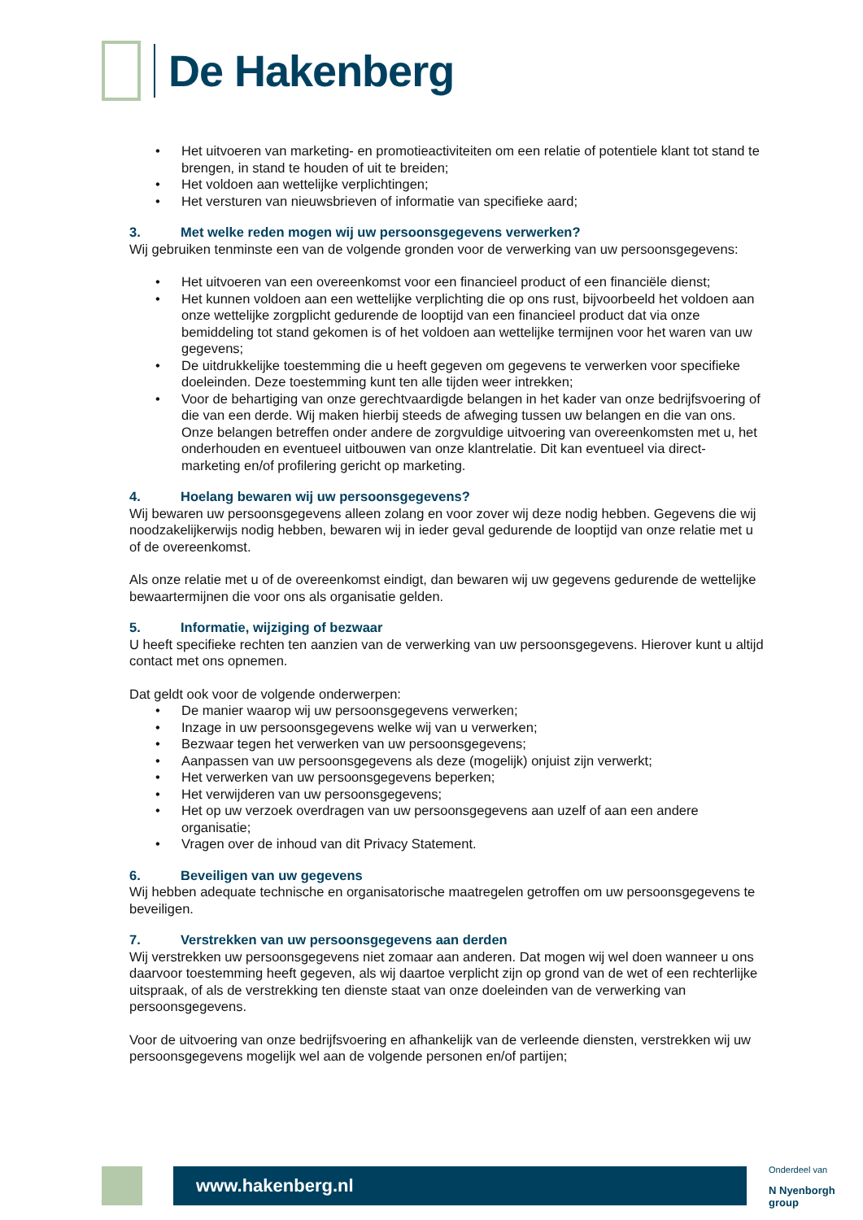De Hakenberg
• Het uitvoeren van marketing- en promotieactiviteiten om een relatie of potentiele klant tot stand te brengen, in stand te houden of uit te breiden;
• Het voldoen aan wettelijke verplichtingen;
• Het versturen van nieuwsbrieven of informatie van specifieke aard;
3. Met welke reden mogen wij uw persoonsgegevens verwerken?
Wij gebruiken tenminste een van de volgende gronden voor de verwerking van uw persoonsgegevens:
• Het uitvoeren van een overeenkomst voor een financieel product of een financiële dienst;
• Het kunnen voldoen aan een wettelijke verplichting die op ons rust, bijvoorbeeld het voldoen aan onze wettelijke zorgplicht gedurende de looptijd van een financieel product dat via onze bemiddeling tot stand gekomen is of het voldoen aan wettelijke termijnen voor het waren van uw gegevens;
• De uitdrukkelijke toestemming die u heeft gegeven om gegevens te verwerken voor specifieke doeleinden. Deze toestemming kunt ten alle tijden weer intrekken;
• Voor de behartiging van onze gerechtvaardigde belangen in het kader van onze bedrijfsvoering of die van een derde. Wij maken hierbij steeds de afweging tussen uw belangen en die van ons. Onze belangen betreffen onder andere de zorgvuldige uitvoering van overeenkomsten met u, het onderhouden en eventueel uitbouwen van onze klantrelatie. Dit kan eventueel via direct-marketing en/of profilering gericht op marketing.
4. Hoelang bewaren wij uw persoonsgegevens?
Wij bewaren uw persoonsgegevens alleen zolang en voor zover wij deze nodig hebben. Gegevens die wij noodzakelijkerwijs nodig hebben, bewaren wij in ieder geval gedurende de looptijd van onze relatie met u of de overeenkomst.
Als onze relatie met u of de overeenkomst eindigt, dan bewaren wij uw gegevens gedurende de wettelijke bewaartermijnen die voor ons als organisatie gelden.
5. Informatie, wijziging of bezwaar
U heeft specifieke rechten ten aanzien van de verwerking van uw persoonsgegevens. Hierover kunt u altijd contact met ons opnemen.
Dat geldt ook voor de volgende onderwerpen:
• De manier waarop wij uw persoonsgegevens verwerken;
• Inzage in uw persoonsgegevens welke wij van u verwerken;
• Bezwaar tegen het verwerken van uw persoonsgegevens;
• Aanpassen van uw persoonsgegevens als deze (mogelijk) onjuist zijn verwerkt;
• Het verwerken van uw persoonsgegevens beperken;
• Het verwijderen van uw persoonsgegevens;
• Het op uw verzoek overdragen van uw persoonsgegevens aan uzelf of aan een andere organisatie;
• Vragen over de inhoud van dit Privacy Statement.
6. Beveiligen van uw gegevens
Wij hebben adequate technische en organisatorische maatregelen getroffen om uw persoonsgegevens te beveiligen.
7. Verstrekken van uw persoonsgegevens aan derden
Wij verstrekken uw persoonsgegevens niet zomaar aan anderen. Dat mogen wij wel doen wanneer u ons daarvoor toestemming heeft gegeven, als wij daartoe verplicht zijn op grond van de wet of een rechterlijke uitspraak, of als de verstrekking ten dienste staat van onze doeleinden van de verwerking van persoonsgegevens.
Voor de uitvoering van onze bedrijfsvoering en afhankelijk van de verleende diensten, verstrekken wij uw persoonsgegevens mogelijk wel aan de volgende personen en/of partijen;
www.hakenberg.nl
Onderdeel van
N Nyenborgh group